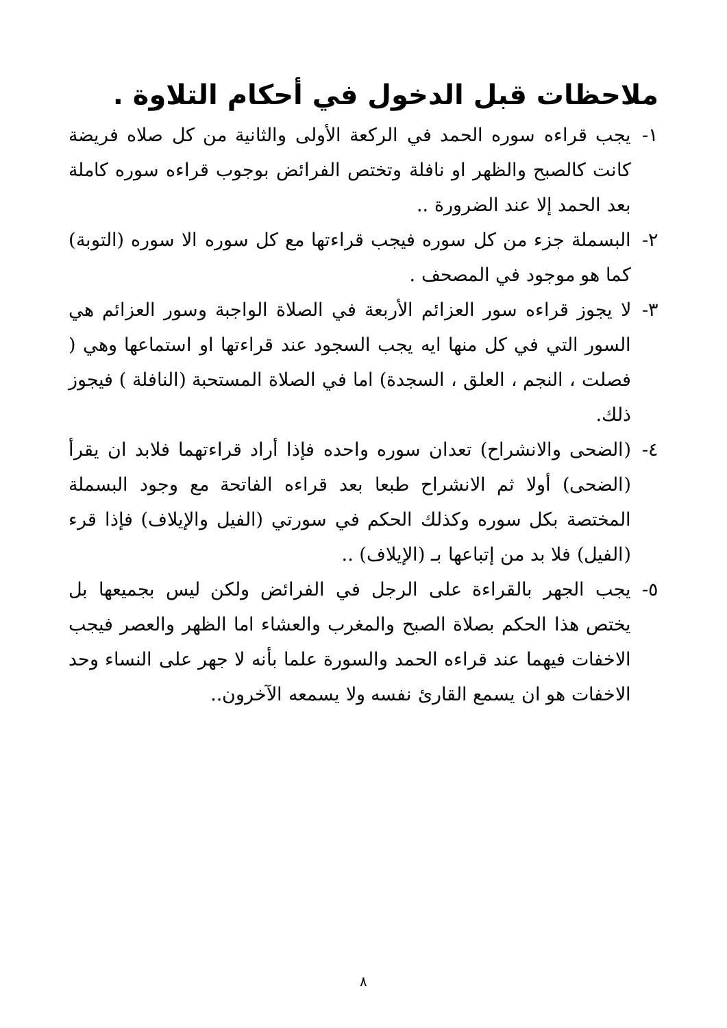ملاحظات قبل الدخول في أحكام التلاوة .
١- يجب قراءه سوره الحمد في الركعة الأولى والثانية من كل صلاه فريضة كانت كالصبح والظهر او نافلة وتختص الفرائض بوجوب قراءه سوره كاملة بعد الحمد إلا عند الضرورة ..
٢- البسملة جزء من كل سوره فيجب قراءتها مع كل سوره الا سوره (التوبة) كما هو موجود في المصحف .
٣- لا يجوز قراءه سور العزائم الأربعة في الصلاة الواجبة وسور العزائم هي السور التي في كل منها ايه يجب السجود عند قراءتها او استماعها وهي ( فصلت ، النجم ، العلق ، السجدة) اما في الصلاة المستحبة (النافلة ) فيجوز ذلك.
٤- (الضحى والانشراح) تعدان سوره واحده فإذا أراد قراءتهما فلابد ان يقرأ (الضحى) أولا ثم الانشراح طبعا بعد قراءه الفاتحة مع وجود البسملة المختصة بكل سوره وكذلك الحكم في سورتي (الفيل والإيلاف) فإذا قرء (الفيل) فلا بد من إتباعها بـ (الإيلاف) ..
٥- يجب الجهر بالقراءة على الرجل في الفرائض ولكن ليس بجميعها بل يختص هذا الحكم بصلاة الصبح والمغرب والعشاء اما الظهر والعصر فيجب الاخفات فيهما عند قراءه الحمد والسورة علما بأنه لا جهر على النساء وحد الاخفات هو ان يسمع القارئ نفسه ولا يسمعه الآخرون..
٨